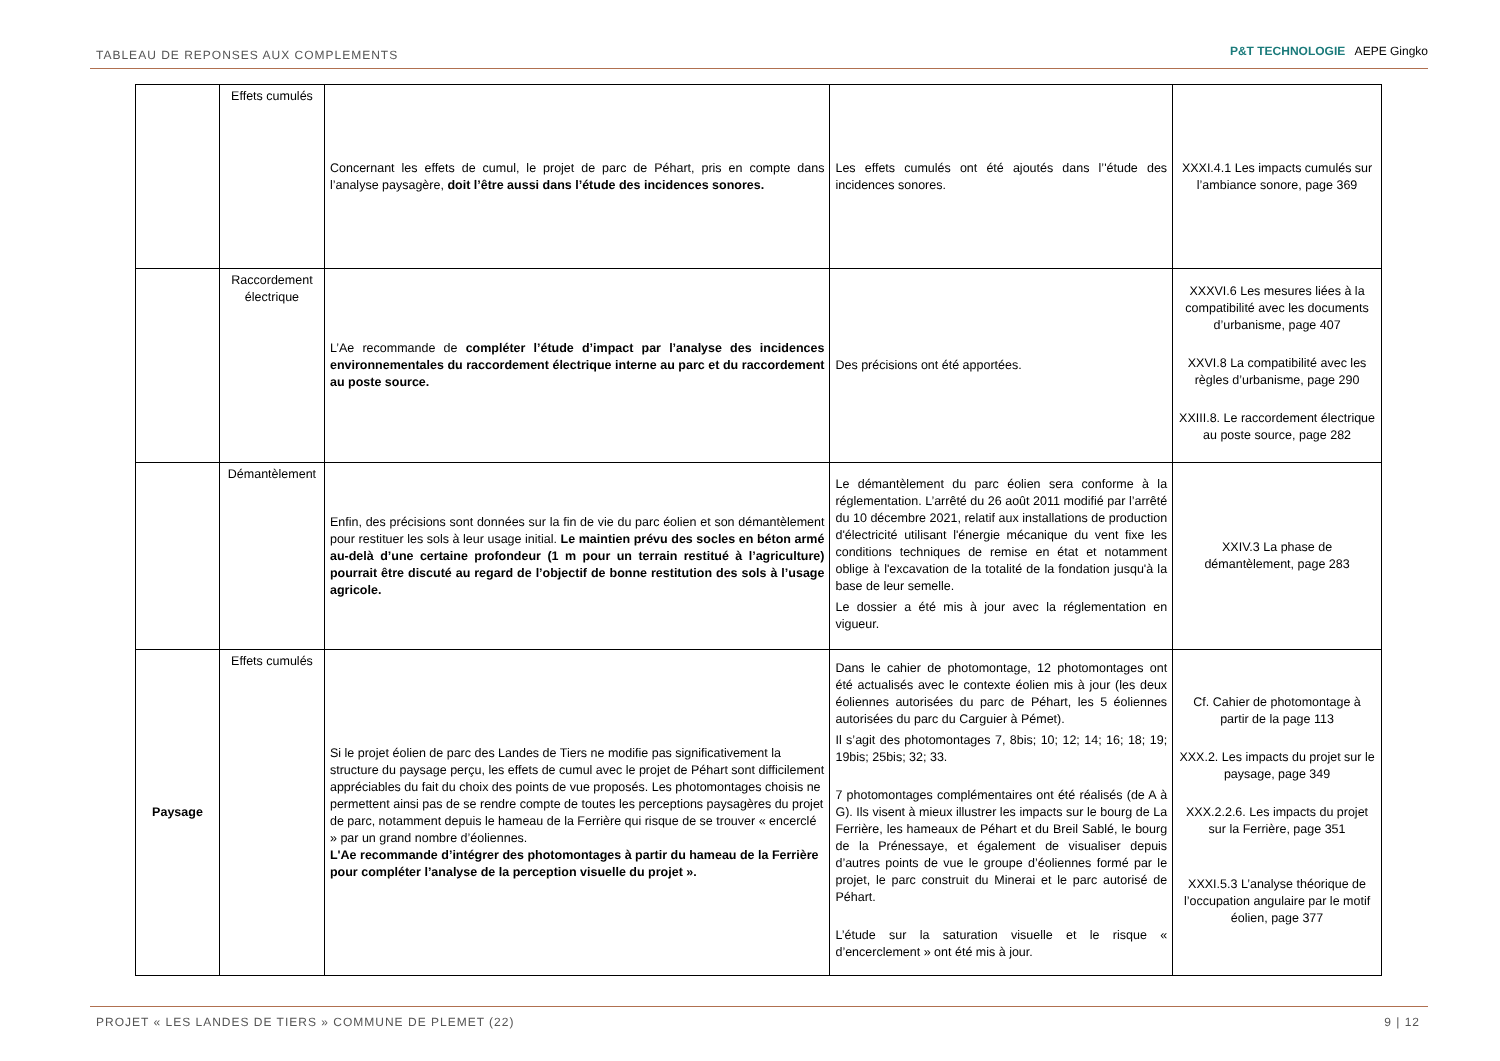TABLEAU DE REPONSES AUX COMPLEMENTS P&T TECHNOLOGIE AEPE Gingko
| | Effets cumulés | Concernant les effets de cumul, le projet de parc de Péhart, pris en compte dans l’analyse paysagère, doit l’être aussi dans l’étude des incidences sonores. | Les effets cumulés ont été ajoutés dans l’'étude des incidences sonores. | XXXI.4.1 Les impacts cumulés sur l’ambiance sonore, page 369 |
| | Raccordement électrique | L’Ae recommande de compléter l’étude d’impact par l’analyse des incidences environnementales du raccordement électrique interne au parc et du raccordement au poste source. | Des précisions ont été apportées. | XXXVI.6 Les mesures liées à la compatibilité avec les documents d’urbanisme, page 407 XXVI.8 La compatibilité avec les règles d’urbanisme, page 290 XXIII.8. Le raccordement électrique au poste source, page 282 |
| | Démantèlement | Enfin, des précisions sont données sur la fin de vie du parc éolien et son démantèlement pour restituer les sols à leur usage initial. Le maintien prévu des socles en béton armé au-delà d’une certaine profondeur (1 m pour un terrain restitué à l’agriculture) pourrait être discuté au regard de l’objectif de bonne restitution des sols à l’usage agricole. | Le démantèlement du parc éolien sera conforme à la réglementation. L’arrêté du 26 août 2011 modifié par l’arrêté du 10 décembre 2021, relatif aux installations de production d'électricité utilisant l'énergie mécanique du vent fixe les conditions techniques de remise en état et notamment oblige à l'excavation de la totalité de la fondation jusqu'à la base de leur semelle. Le dossier a été mis à jour avec la réglementation en vigueur. | XXIV.3 La phase de démantèlement, page 283 |
| Paysage | Effets cumulés | Si le projet éolien de parc des Landes de Tiers ne modifie pas significativement la structure du paysage perçu, les effets de cumul avec le projet de Péhart sont difficilement appréciables du fait du choix des points de vue proposés. Les photomontages choisis ne permettent ainsi pas de se rendre compte de toutes les perceptions paysagères du projet de parc, notamment depuis le hameau de la Ferrière qui risque de se trouver « encerclé » par un grand nombre d’éoliennes. L'Ae recommande d’intégrer des photomontages à partir du hameau de la Ferrière pour compléter l’analyse de la perception visuelle du projet ». | Dans le cahier de photomontage, 12 photomontages ont été actualisés avec le contexte éolien mis à jour (les deux éoliennes autorisées du parc de Péhart, les 5 éoliennes autorisées du parc du Carguier à Pémet). Il s’agit des photomontages 7, 8bis; 10; 12; 14; 16; 18; 19; 19bis; 25bis; 32; 33. 7 photomontages complémentaires ont été réalisés (de A à G). Ils visent à mieux illustrer les impacts sur le bourg de La Ferrière, les hameaux de Péhart et du Breil Sablé, le bourg de la Prénessaye, et également de visualiser depuis d’autres points de vue le groupe d’éoliennes formé par le projet, le parc construit du Minerai et le parc autorisé de Péhart. L’étude sur la saturation visuelle et le risque « d’encerclement » ont été mis à jour. | Cf. Cahier de photomontage à partir de la page 113 XXX.2. Les impacts du projet sur le paysage, page 349 XXX.2.2.6. Les impacts du projet sur la Ferrière, page 351 XXXI.5.3 L’analyse théorique de l’occupation angulaire par le motif éolien, page 377 |
PROJET « LES LANDES DE TIERS » COMMUNE DE PLEMET (22) 9 | 12